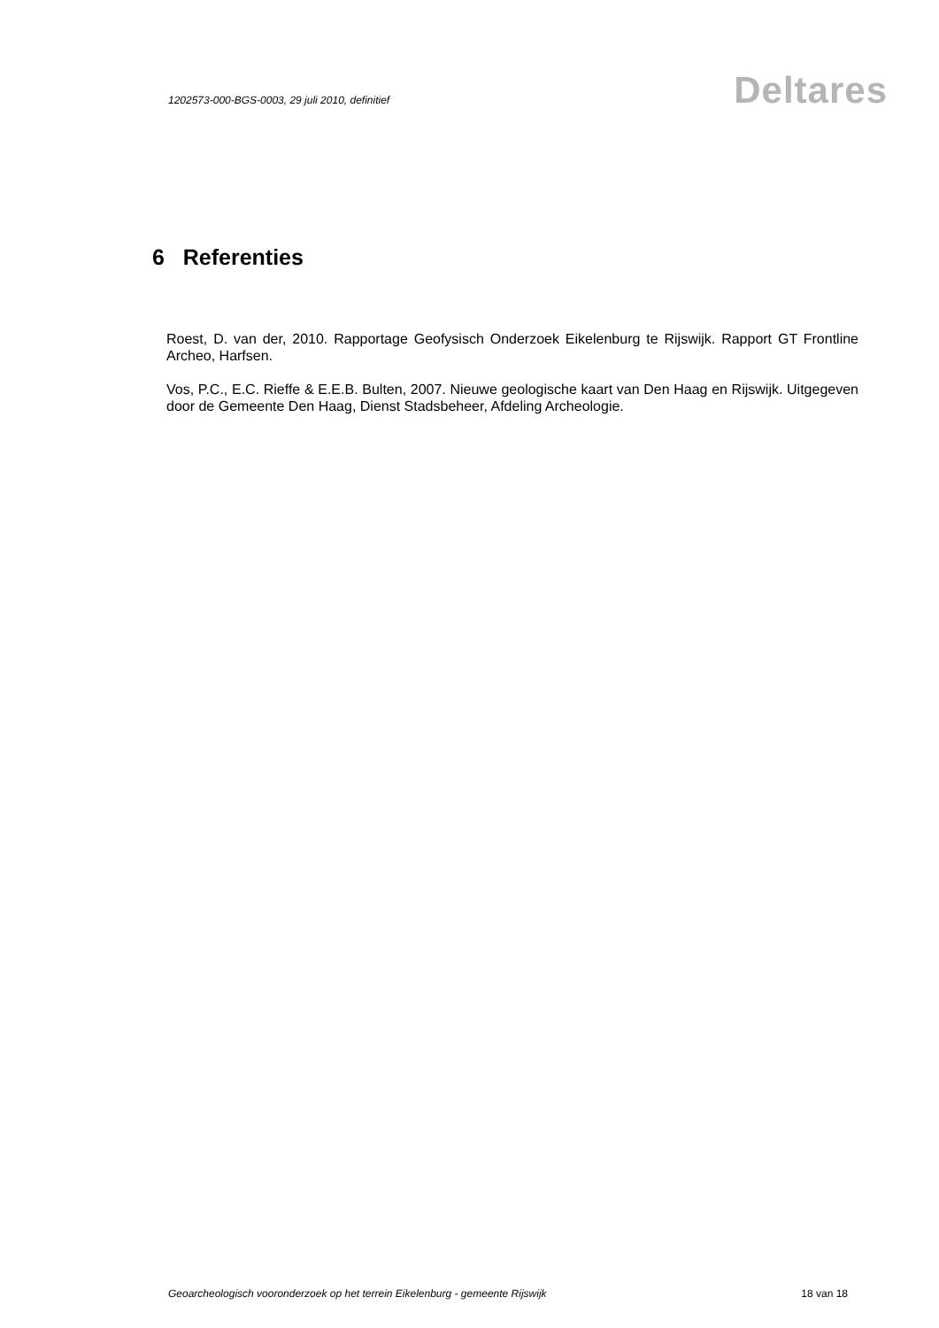1202573-000-BGS-0003, 29 juli 2010, definitief
Deltares
6 Referenties
Roest, D. van der, 2010. Rapportage Geofysisch Onderzoek Eikelenburg te Rijswijk. Rapport GT Frontline Archeo, Harfsen.
Vos, P.C., E.C. Rieffe & E.E.B. Bulten, 2007. Nieuwe geologische kaart van Den Haag en Rijswijk. Uitgegeven door de Gemeente Den Haag, Dienst Stadsbeheer, Afdeling Archeologie.
Geoarcheologisch vooronderzoek op het terrein Eikelenburg - gemeente Rijswijk 18 van 18